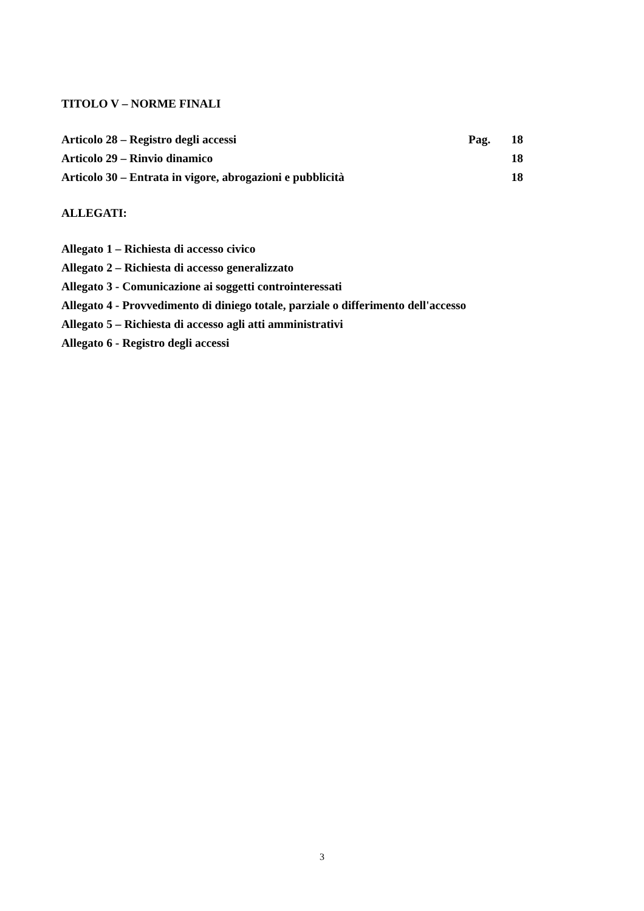TITOLO V – NORME FINALI
Articolo 28 – Registro degli accessi Pag. 18
Articolo 29 – Rinvio dinamico 18
Articolo 30 – Entrata in vigore, abrogazioni e pubblicità 18
ALLEGATI:
Allegato 1 – Richiesta di accesso civico
Allegato 2 – Richiesta di accesso generalizzato
Allegato 3 - Comunicazione ai soggetti controinteressati
Allegato 4 - Provvedimento di diniego totale, parziale o differimento dell'accesso
Allegato 5 – Richiesta di accesso agli atti amministrativi
Allegato 6 - Registro degli accessi
3